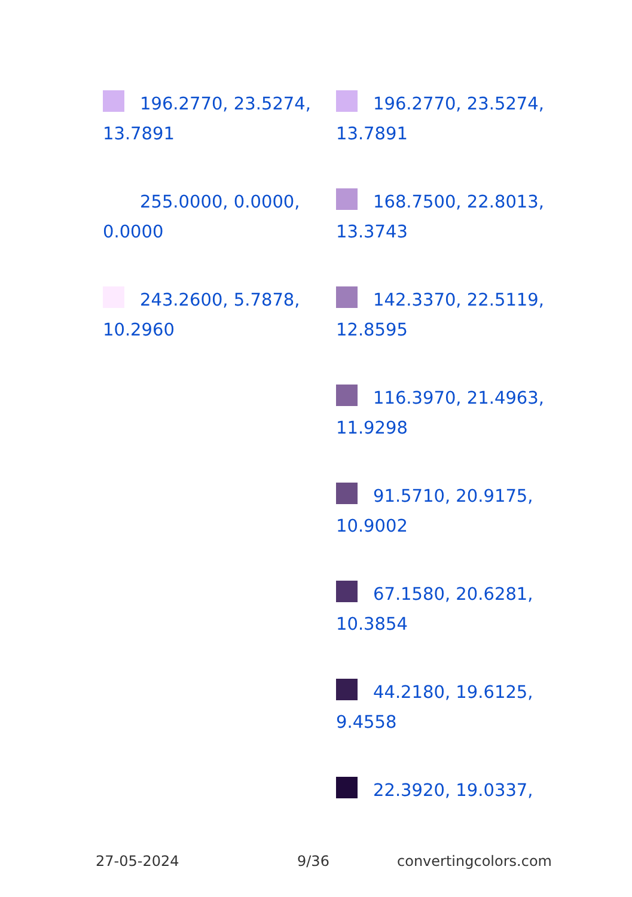196.2770, 23.5274, 13.7891
255.0000, 0.0000, 0.0000
243.2600, 5.7878, 10.2960
196.2770, 23.5274, 13.7891
168.7500, 22.8013, 13.3743
142.3370, 22.5119, 12.8595
116.3970, 21.4963, 11.9298
91.5710, 20.9175, 10.9002
67.1580, 20.6281, 10.3854
44.2180, 19.6125, 9.4558
22.3920, 19.0337,
27-05-2024 9/36 convertingcolors.com